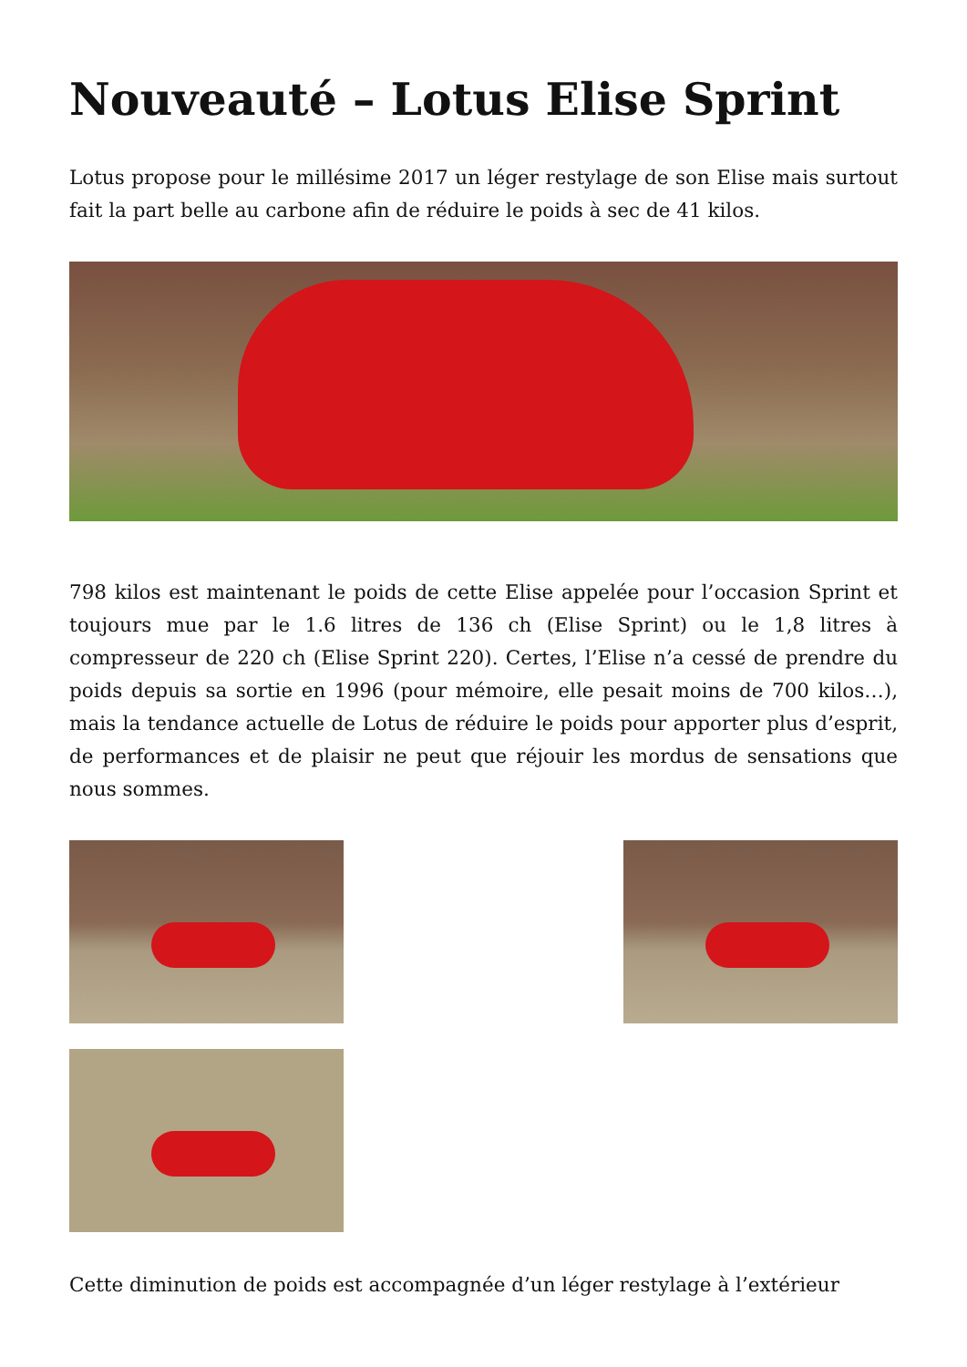Nouveauté – Lotus Elise Sprint
Lotus propose pour le millésime 2017 un léger restylage de son Elise mais surtout fait la part belle au carbone afin de réduire le poids à sec de 41 kilos.
798 kilos est maintenant le poids de cette Elise appelée pour l’occasion Sprint et toujours mue par le 1.6 litres de 136 ch (Elise Sprint) ou le 1,8 litres à compresseur de 220 ch (Elise Sprint 220). Certes, l’Elise n’a cessé de prendre du poids depuis sa sortie en 1996 (pour mémoire, elle pesait moins de 700 kilos…), mais la tendance actuelle de Lotus de réduire le poids pour apporter plus d’esprit, de performances et de plaisir ne peut que réjouir les mordus de sensations que nous sommes.
Cette diminution de poids est accompagnée d’un léger restylage à l’extérieur